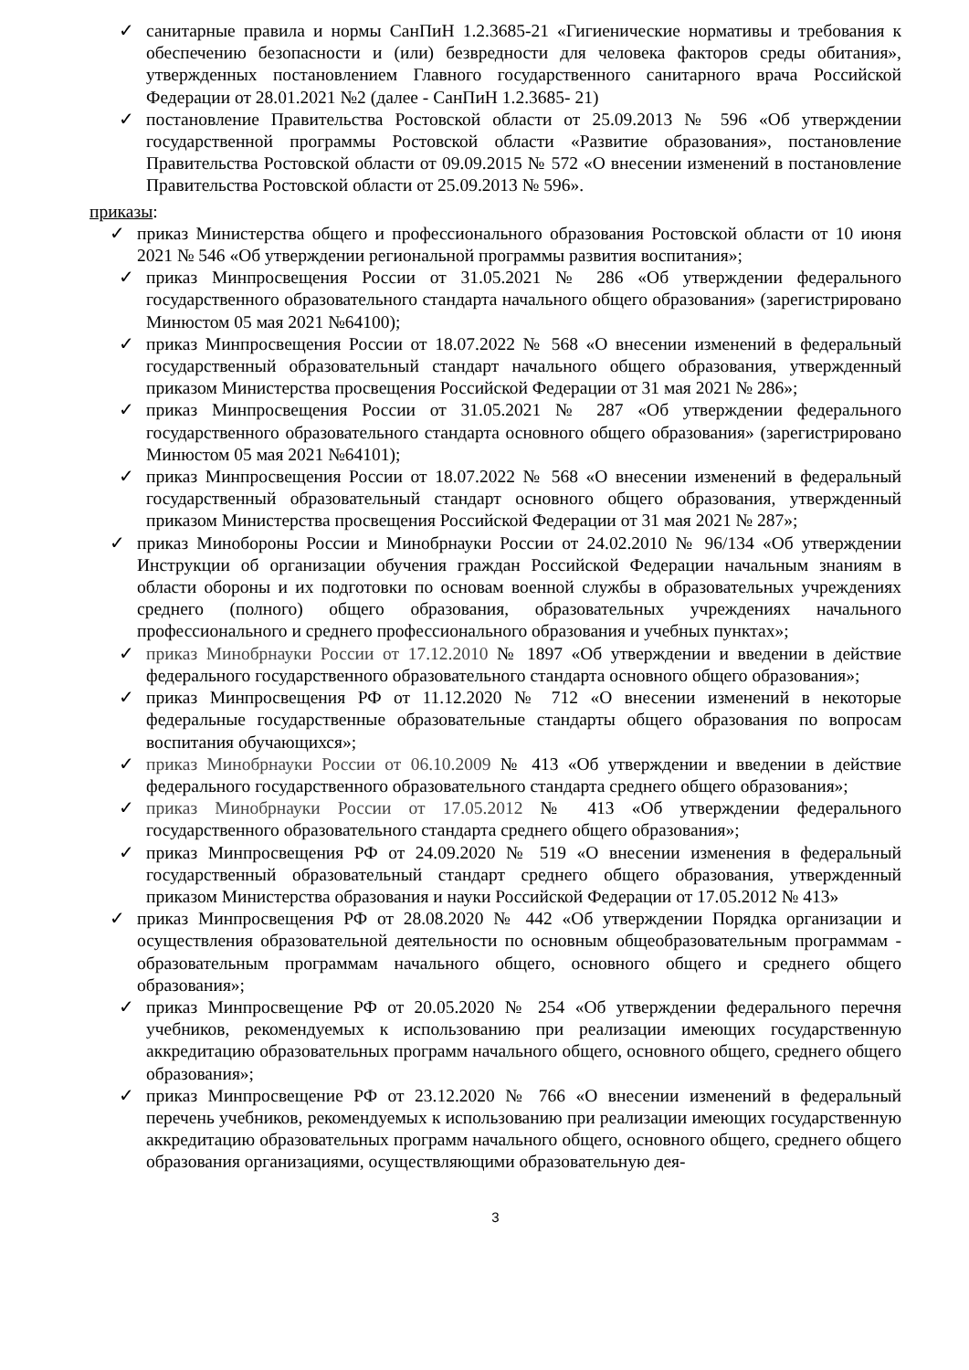✓ санитарные правила и нормы СанПиН 1.2.3685-21 «Гигиенические нормативы и требования к обеспечению безопасности и (или) безвредности для человека факторов среды обитания», утвержденных постановлением Главного государственного санитарного врача Российской Федерации от 28.01.2021 №2 (далее - СанПиН 1.2.3685- 21)
✓ постановление Правительства Ростовской области от 25.09.2013 № 596 «Об утверждении государственной программы Ростовской области «Развитие образования», постановление Правительства Ростовской области от 09.09.2015 № 572 «О внесении изменений в постановление Правительства Ростовской области от 25.09.2013 № 596».
приказы:
✓ приказ Министерства общего и профессионального образования Ростовской области от 10 июня 2021 № 546 «Об утверждении региональной программы развития воспитания»;
✓ приказ Минпросвещения России от 31.05.2021 № 286 «Об утверждении федерального государственного образовательного стандарта начального общего образования» (зарегистрировано Минюстом 05 мая 2021 №64100);
✓ приказ Минпросвещения России от 18.07.2022 № 568 «О внесении изменений в федеральный государственный образовательный стандарт начального общего образования, утвержденный приказом Министерства просвещения Российской Федерации от 31 мая 2021 № 286»;
✓ приказ Минпросвещения России от 31.05.2021 № 287 «Об утверждении федерального государственного образовательного стандарта основного общего образования» (зарегистрировано Минюстом 05 мая 2021 №64101);
✓ приказ Минпросвещения России от 18.07.2022 № 568 «О внесении изменений в федеральный государственный образовательный стандарт основного общего образования, утвержденный приказом Министерства просвещения Российской Федерации от 31 мая 2021 № 287»;
✓ приказ Минобороны России и Минобрнауки России от 24.02.2010 № 96/134 «Об утверждении Инструкции об организации обучения граждан Российской Федерации начальным знаниям в области обороны и их подготовки по основам военной службы в образовательных учреждениях среднего (полного) общего образования, образовательных учреждениях начального профессионального и среднего профессионального образования и учебных пунктах»;
✓ приказ Минобрнауки России от 17.12.2010 № 1897 «Об утверждении и введении в действие федерального государственного образовательного стандарта основного общего образования»;
✓ приказ Минпросвещения РФ от 11.12.2020 № 712 «О внесении изменений в некоторые федеральные государственные образовательные стандарты общего образования по вопросам воспитания обучающихся»;
✓ приказ Минобрнауки России от 06.10.2009 № 413 «Об утверждении и введении в действие федерального государственного образовательного стандарта среднего общего образования»;
✓ приказ Минобрнауки России от 17.05.2012 № 413 «Об утверждении федерального государственного образовательного стандарта среднего общего образования»;
✓ приказ Минпросвещения РФ от 24.09.2020 № 519 «О внесении изменения в федеральный государственный образовательный стандарт среднего общего образования, утвержденный приказом Министерства образования и науки Российской Федерации от 17.05.2012 № 413»
✓ приказ Минпросвещения РФ от 28.08.2020 № 442 «Об утверждении Порядка организации и осуществления образовательной деятельности по основным общеобразовательным программам - образовательным программам начального общего, основного общего и среднего общего образования»;
✓ приказ Минпросвещение РФ от 20.05.2020 № 254 «Об утверждении федерального перечня учебников, рекомендуемых к использованию при реализации имеющих государственную аккредитацию образовательных программ начального общего, основного общего, среднего общего образования»;
✓ приказ Минпросвещение РФ от 23.12.2020 № 766 «О внесении изменений в федеральный перечень учебников, рекомендуемых к использованию при реализации имеющих государственную аккредитацию образовательных программ начального общего, основного общего, среднего общего образования организациями, осуществляющими образовательную дея-
3